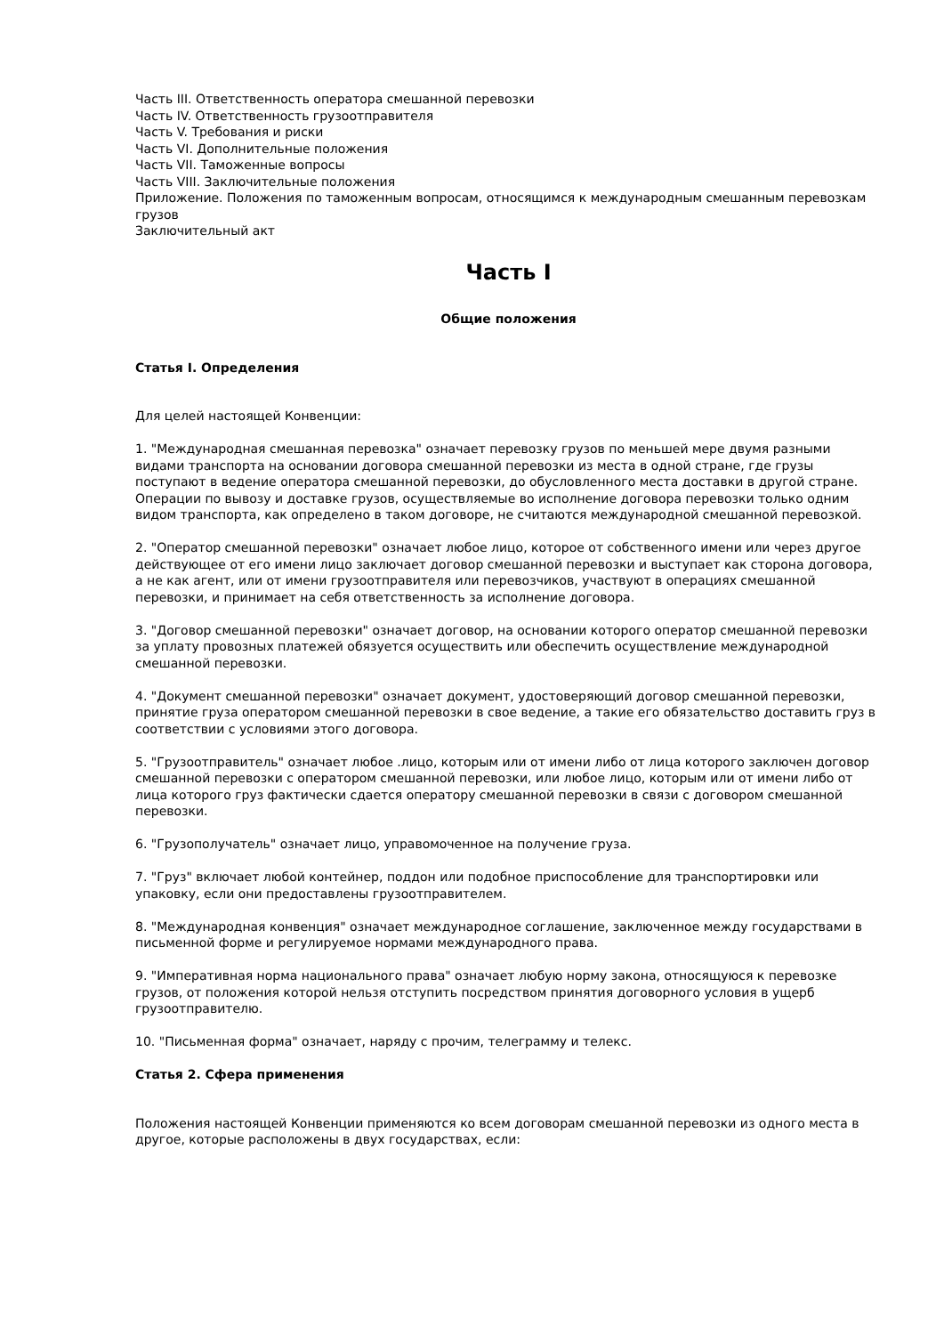Часть III. Ответственность оператора смешанной перевозки
Часть IV. Ответственность грузоотправителя
Часть V. Требования и риски
Часть VI. Дополнительные положения
Часть VII. Таможенные вопросы
Часть VIII. Заключительные положения
Приложение. Положения по таможенным вопросам, относящимся к международным смешанным перевозкам грузов
Заключительный акт
Часть I
Общие положения
Статья I. Определения
Для целей настоящей Конвенции:
1. "Международная смешанная перевозка" означает перевозку грузов по меньшей мере двумя разными видами транспорта на основании договора смешанной перевозки из места в одной стране, где грузы поступают в ведение оператора смешанной перевозки, до обусловленного места доставки в другой стране. Операции по вывозу и доставке грузов, осуществляемые во исполнение договора перевозки только одним видом транспорта, как определено в таком договоре, не считаются международной смешанной перевозкой.
2. "Оператор смешанной перевозки" означает любое лицо, которое от собственного имени или через другое действующее от его имени лицо заключает договор смешанной перевозки и выступает как сторона договора, а не как агент, или от имени грузоотправителя или перевозчиков, участвуют в операциях смешанной перевозки, и принимает на себя ответственность за исполнение договора.
3. "Договор смешанной перевозки" означает договор, на основании которого оператор смешанной перевозки за уплату провозных платежей обязуется осуществить или обеспечить осуществление международной смешанной перевозки.
4. "Документ смешанной перевозки" означает документ, удостоверяющий договор смешанной перевозки, принятие груза оператором смешанной перевозки в свое ведение, а такие его обязательство доставить груз в соответствии с условиями этого договора.
5. "Грузоотправитель" означает любое .лицо, которым или от имени либо от лица которого заключен договор смешанной перевозки с оператором смешанной перевозки, или любое лицо, которым или от имени либо от лица которого груз фактически сдается оператору смешанной перевозки в связи с договором смешанной перевозки.
6. "Грузополучатель" означает лицо, управомоченное на получение груза.
7. "Груз" включает любой контейнер, поддон или подобное приспособление для транспортировки или упаковку, если они предоставлены грузоотправителем.
8. "Международная конвенция" означает международное соглашение, заключенное между государствами в письменной форме и регулируемое нормами международного права.
9. "Императивная норма национального права" означает любую норму закона, относящуюся к перевозке грузов, от положения которой нельзя отступить посредством принятия договорного условия в ущерб грузоотправителю.
10. "Письменная форма" означает, наряду с прочим, телеграмму и телекс.
Статья 2. Сфера применения
Положения настоящей Конвенции применяются ко всем договорам смешанной перевозки из одного места в другое, которые расположены в двух государствах, если: